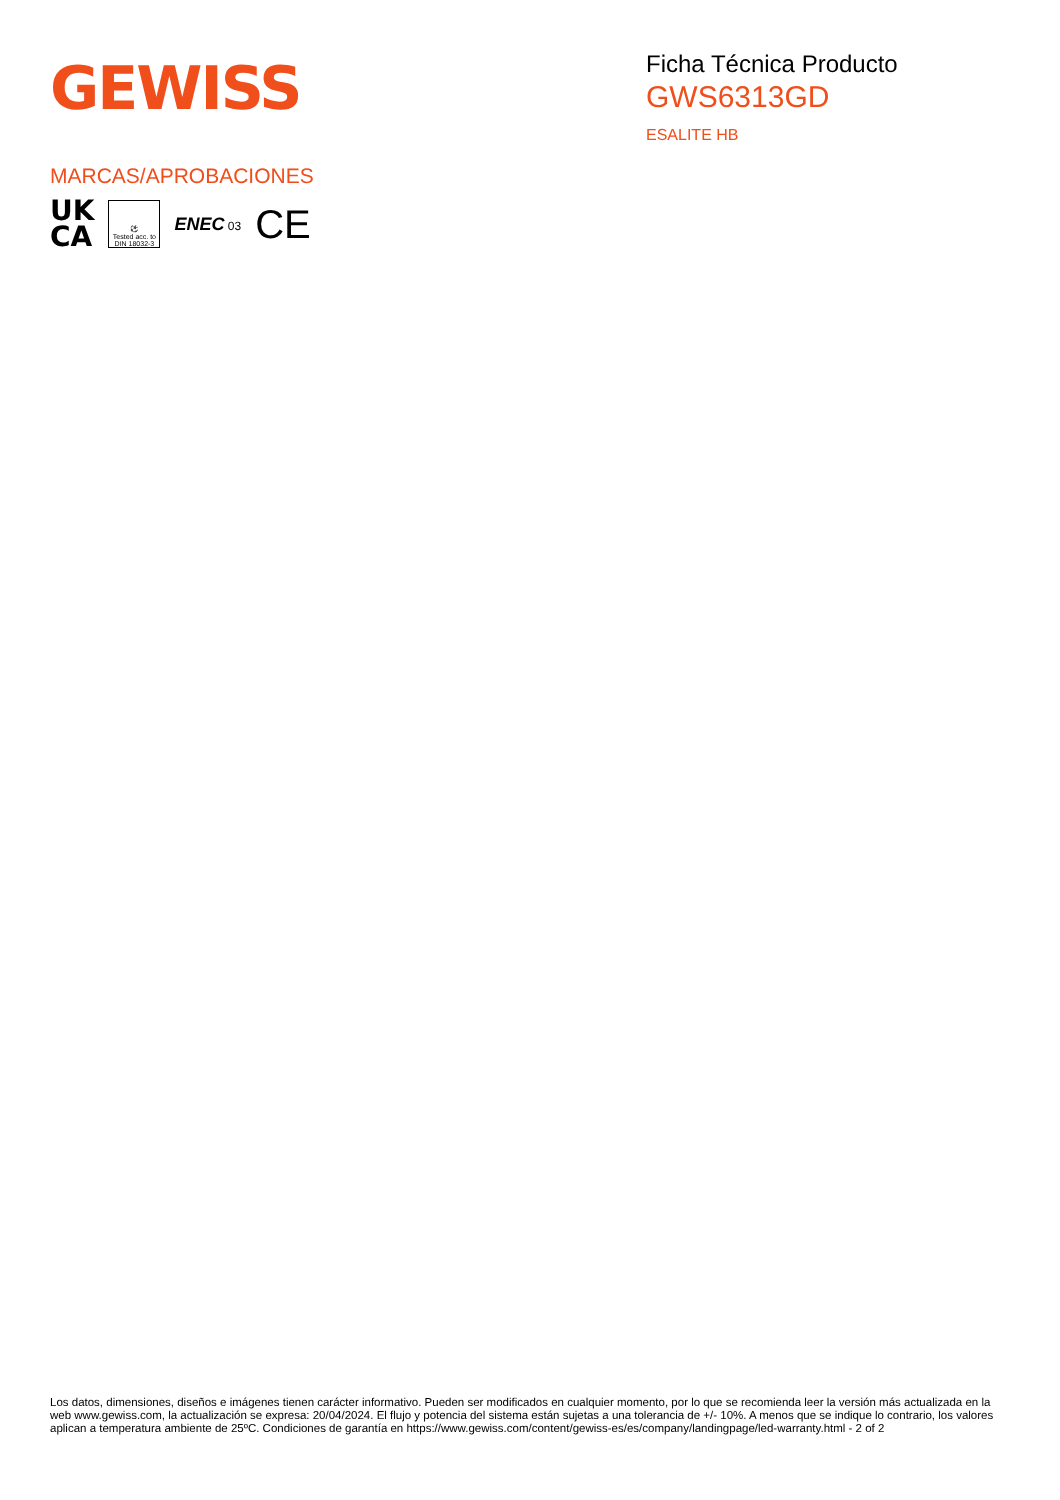GEWISS
Ficha Técnica Producto
GWS6313GD
ESALITE HB
MARCAS/APROBACIONES
UK
CA
⚽
Tested acc. to
DIN 18032-3
ENEC 03
CE
Los datos, dimensiones, diseños e imágenes tienen carácter informativo. Pueden ser modificados en cualquier momento, por lo que se recomienda leer la versión más actualizada en la web www.gewiss.com, la actualización se expresa: 20/04/2024. El flujo y potencia del sistema están sujetas a una tolerancia de +/- 10%. A menos que se indique lo contrario, los valores aplican a temperatura ambiente de 25ºC. Condiciones de garantía en https://www.gewiss.com/content/gewiss-es/es/company/landingpage/led-warranty.html - 2 of 2